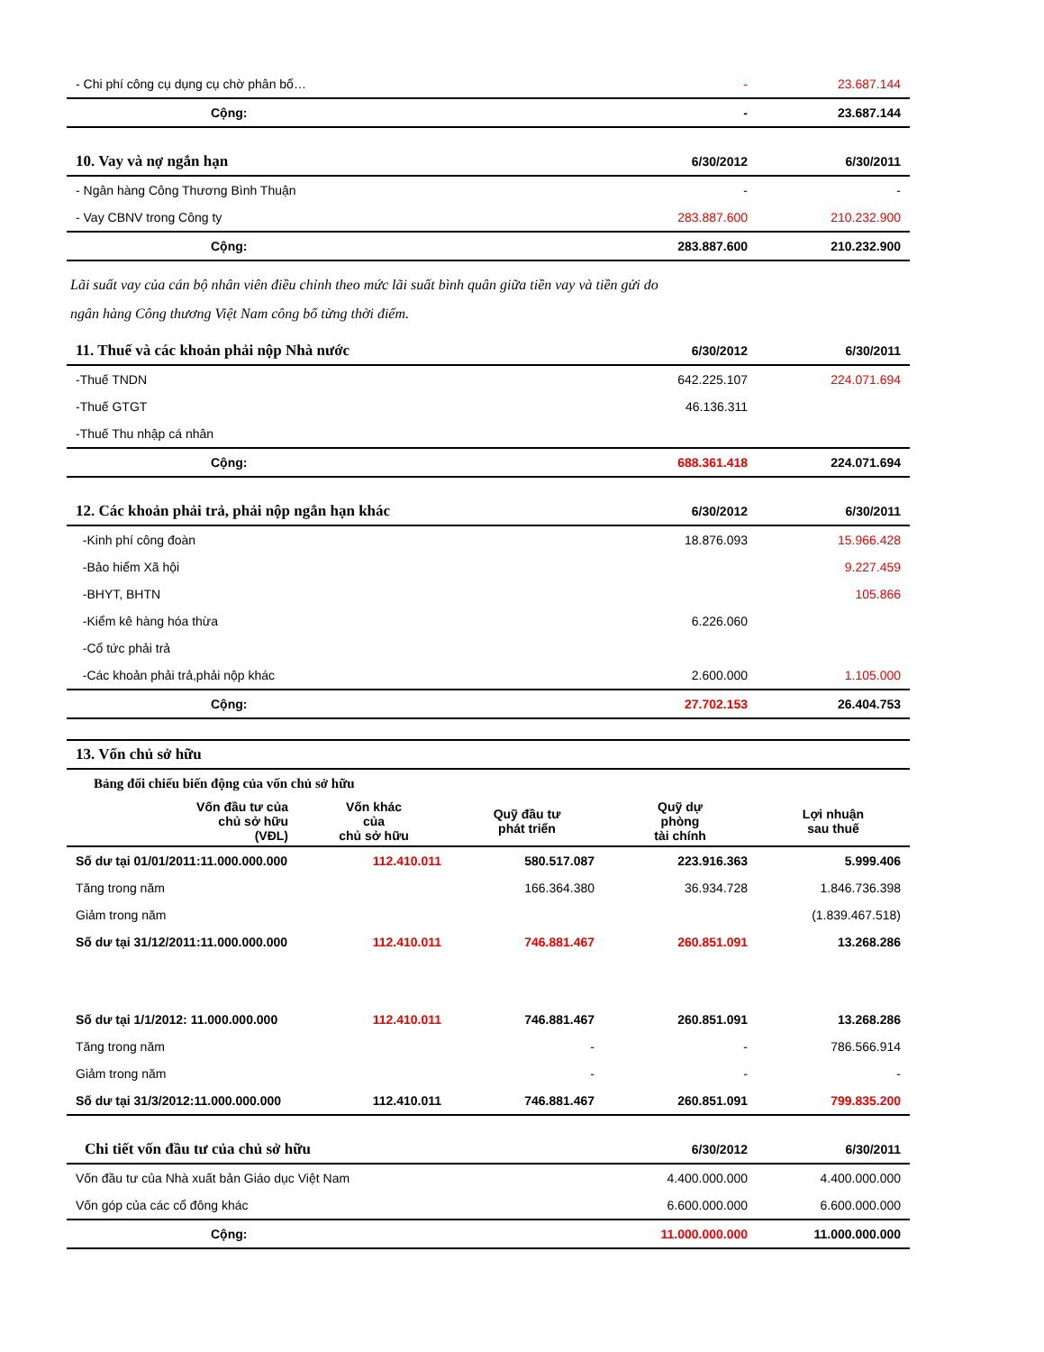| - Chi phí công cụ dụng cụ chờ phân bổ… | - | 23.687.144 |
| Cộng: | - | 23.687.144 |
| 10. Vay và nợ ngắn hạn | 6/30/2012 | 6/30/2011 |
| --- | --- | --- |
| - Ngân hàng Công Thương Bình Thuận | - | - |
| - Vay CBNV trong Công ty | 283.887.600 | 210.232.900 |
| Cộng: | 283.887.600 | 210.232.900 |
Lãi suất vay của cán bộ nhân viên điều chỉnh theo mức lãi suất bình quân giữa tiền vay và tiền gửi do
ngân hàng Công thương Việt Nam công bố từng thời điểm.
| 11. Thuế và các khoản phải nộp Nhà nước | 6/30/2012 | 6/30/2011 |
| --- | --- | --- |
| -Thuế TNDN | 642.225.107 | 224.071.694 |
| -Thuế GTGT | 46.136.311 | |
| -Thuế Thu nhập cá nhân | | |
| Cộng: | 688.361.418 | 224.071.694 |
| 12. Các khoản phải trả, phải nộp ngắn hạn khác | 6/30/2012 | 6/30/2011 |
| --- | --- | --- |
| -Kinh phí công đoàn | 18.876.093 | 15.966.428 |
| -Bảo hiểm Xã hội | | 9.227.459 |
| -BHYT, BHTN | | 105.866 |
| -Kiểm kê hàng hóa thừa | 6.226.060 | |
| -Cổ tức phải trả | | |
| -Các khoản phải trả,phải nộp khác | 2.600.000 | 1.105.000 |
| Cộng: | 27.702.153 | 26.404.753 |
| 13. Vốn chủ sở hữu | | | | | |
| --- | --- | --- | --- | --- | --- |
| Bảng đối chiếu biến động của vốn chủ sở hữu | | | | | |
| | Vốn đầu tư của chủ sở hữu (VĐL) | Vốn khác của chủ sở hữu | Quỹ đầu tư phát triển | Quỹ dự phòng tài chính | Lợi nhuận sau thuế |
| Số dư tại 01/01/2011:11.000.000.000 | | 112.410.011 | 580.517.087 | 223.916.363 | 5.999.406 |
| Tăng trong năm | | | 166.364.380 | 36.934.728 | 1.846.736.398 |
| Giảm trong năm | | | | | (1.839.467.518) |
| Số dư tại 31/12/2011:11.000.000.000 | | 112.410.011 | 746.881.467 | 260.851.091 | 13.268.286 |
| Số dư tại 1/1/2012: 11.000.000.000 | | 112.410.011 | 746.881.467 | 260.851.091 | 13.268.286 |
| Tăng trong năm | | | - | - | 786.566.914 |
| Giảm trong năm | | | - | - | - |
| Số dư tại 31/3/2012:11.000.000.000 | | 112.410.011 | 746.881.467 | 260.851.091 | 799.835.200 |
| Chi tiết vốn đầu tư của chủ sở hữu | 6/30/2012 | 6/30/2011 |
| --- | --- | --- |
| Vốn đầu tư của Nhà xuất bản Giáo dục Việt Nam | 4.400.000.000 | 4.400.000.000 |
| Vốn góp của các cổ đông khác | 6.600.000.000 | 6.600.000.000 |
| Cộng: | 11.000.000.000 | 11.000.000.000 |